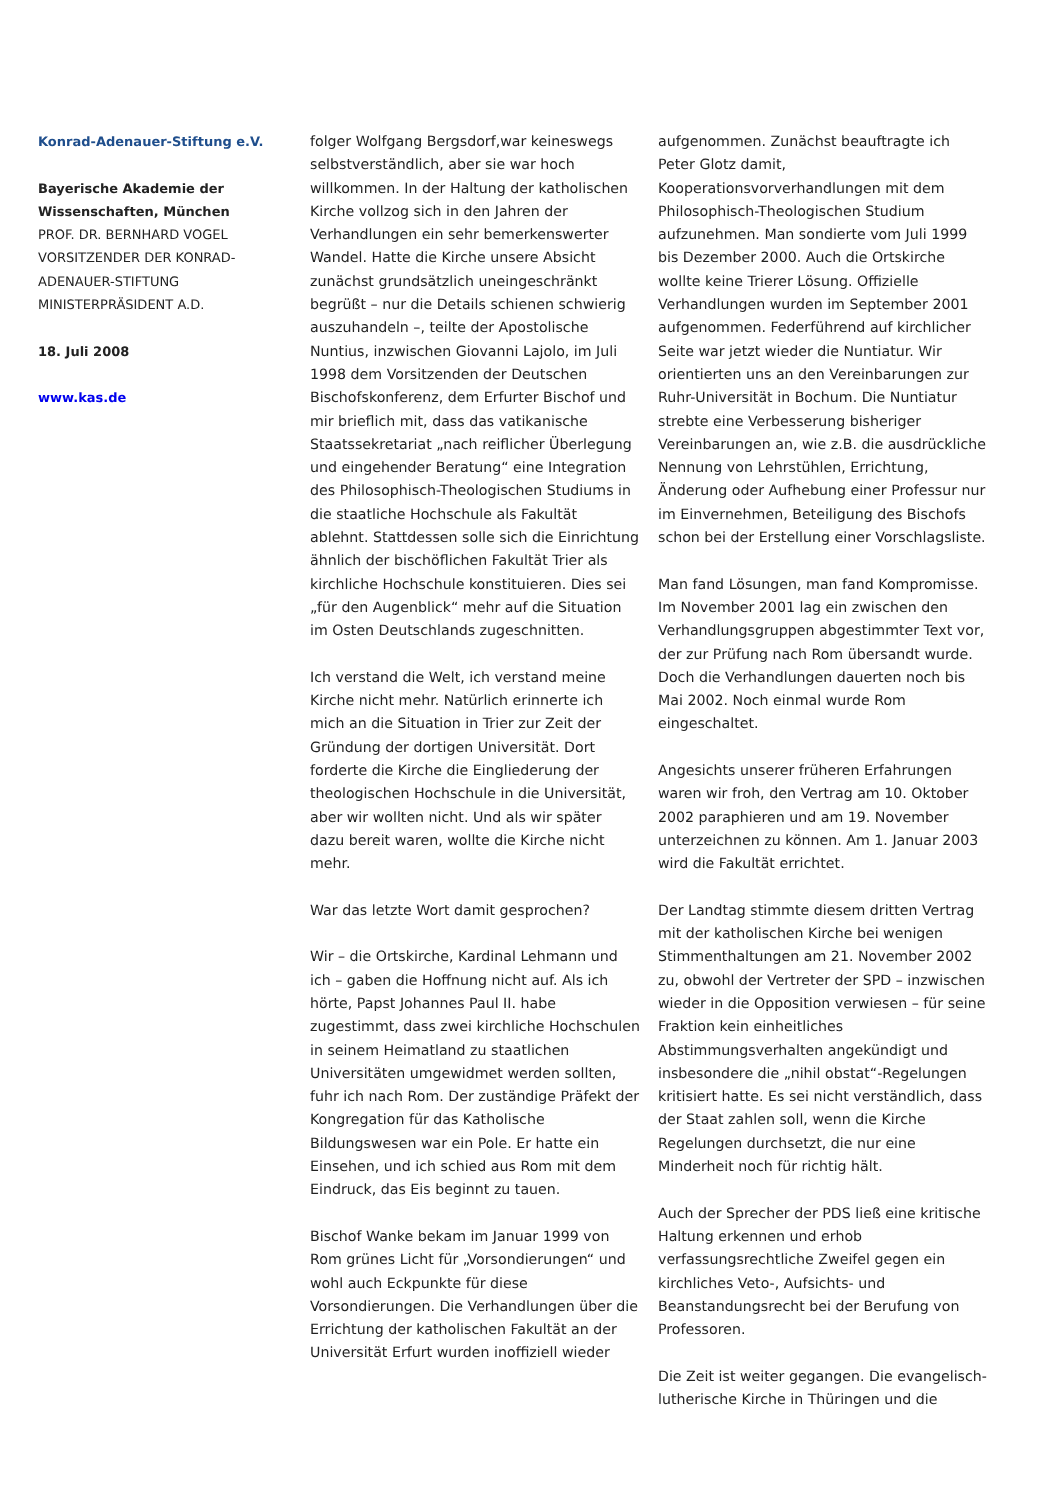Konrad-Adenauer-Stiftung e.V.
Bayerische Akademie der Wissenschaften, München
PROF. DR. BERNHARD VOGEL
VORSITZENDER DER KONRAD-ADENAUER-STIFTUNG
MINISTERPRÄSIDENT A.D.
18. Juli 2008
www.kas.de
folger Wolfgang Bergsdorf,war keineswegs selbstverständlich, aber sie war hoch willkommen. In der Haltung der katholischen Kirche vollzog sich in den Jahren der Verhandlungen ein sehr bemerkenswerter Wandel. Hatte die Kirche unsere Absicht zunächst grundsätzlich uneingeschränkt begrüßt – nur die Details schienen schwierig auszuhandeln –, teilte der Apostolische Nuntius, inzwischen Giovanni Lajolo, im Juli 1998 dem Vorsitzenden der Deutschen Bischofskonferenz, dem Erfurter Bischof und mir brieflich mit, dass das vatikanische Staatssekretariat „nach reiflicher Überlegung und eingehender Beratung“ eine Integration des Philosophisch-Theologischen Studiums in die staatliche Hochschule als Fakultät ablehnt. Stattdessen solle sich die Einrichtung ähnlich der bischöflichen Fakultät Trier als kirchliche Hochschule konstituieren. Dies sei „für den Augenblick“ mehr auf die Situation im Osten Deutschlands zugeschnitten.
Ich verstand die Welt, ich verstand meine Kirche nicht mehr. Natürlich erinnerte ich mich an die Situation in Trier zur Zeit der Gründung der dortigen Universität. Dort forderte die Kirche die Eingliederung der theologischen Hochschule in die Universität, aber wir wollten nicht. Und als wir später dazu bereit waren, wollte die Kirche nicht mehr.
War das letzte Wort damit gesprochen?
Wir – die Ortskirche, Kardinal Lehmann und ich – gaben die Hoffnung nicht auf. Als ich hörte, Papst Johannes Paul II. habe zugestimmt, dass zwei kirchliche Hochschulen in seinem Heimatland zu staatlichen Universitäten umgewidmet werden sollten, fuhr ich nach Rom. Der zuständige Präfekt der Kongregation für das Katholische Bildungswesen war ein Pole. Er hatte ein Einsehen, und ich schied aus Rom mit dem Eindruck, das Eis beginnt zu tauen.
Bischof Wanke bekam im Januar 1999 von Rom grünes Licht für „Vorsondierungen“ und wohl auch Eckpunkte für diese Vorsondierungen. Die Verhandlungen über die Errichtung der katholischen Fakultät an der Universität Erfurt wurden inoffiziell wieder
aufgenommen. Zunächst beauftragte ich Peter Glotz damit, Kooperationsvorverhandlungen mit dem Philosophisch-Theologischen Studium aufzunehmen. Man sondierte vom Juli 1999 bis Dezember 2000. Auch die Ortskirche wollte keine Trierer Lösung. Offizielle Verhandlungen wurden im September 2001 aufgenommen. Federführend auf kirchlicher Seite war jetzt wieder die Nuntiatur. Wir orientierten uns an den Vereinbarungen zur Ruhr-Universität in Bochum. Die Nuntiatur strebte eine Verbesserung bisheriger Vereinbarungen an, wie z.B. die ausdrückliche Nennung von Lehrstühlen, Errichtung, Änderung oder Aufhebung einer Professur nur im Einvernehmen, Beteiligung des Bischofs schon bei der Erstellung einer Vorschlagsliste.
Man fand Lösungen, man fand Kompromisse. Im November 2001 lag ein zwischen den Verhandlungsgruppen abgestimmter Text vor, der zur Prüfung nach Rom übersandt wurde. Doch die Verhandlungen dauerten noch bis Mai 2002. Noch einmal wurde Rom eingeschaltet.
Angesichts unserer früheren Erfahrungen waren wir froh, den Vertrag am 10. Oktober 2002 paraphieren und am 19. November unterzeichnen zu können. Am 1. Januar 2003 wird die Fakultät errichtet.
Der Landtag stimmte diesem dritten Vertrag mit der katholischen Kirche bei wenigen Stimmenthaltungen am 21. November 2002 zu, obwohl der Vertreter der SPD – inzwischen wieder in die Opposition verwiesen – für seine Fraktion kein einheitliches Abstimmungsverhalten angekündigt und insbesondere die „nihil obstat“-Regelungen kritisiert hatte. Es sei nicht verständlich, dass der Staat zahlen soll, wenn die Kirche Regelungen durchsetzt, die nur eine Minderheit noch für richtig hält.
Auch der Sprecher der PDS ließ eine kritische Haltung erkennen und erhob verfassungsrechtliche Zweifel gegen ein kirchliches Veto-, Aufsichts- und Beanstandungsrecht bei der Berufung von Professoren.
Die Zeit ist weiter gegangen. Die evangelisch-lutherische Kirche in Thüringen und die